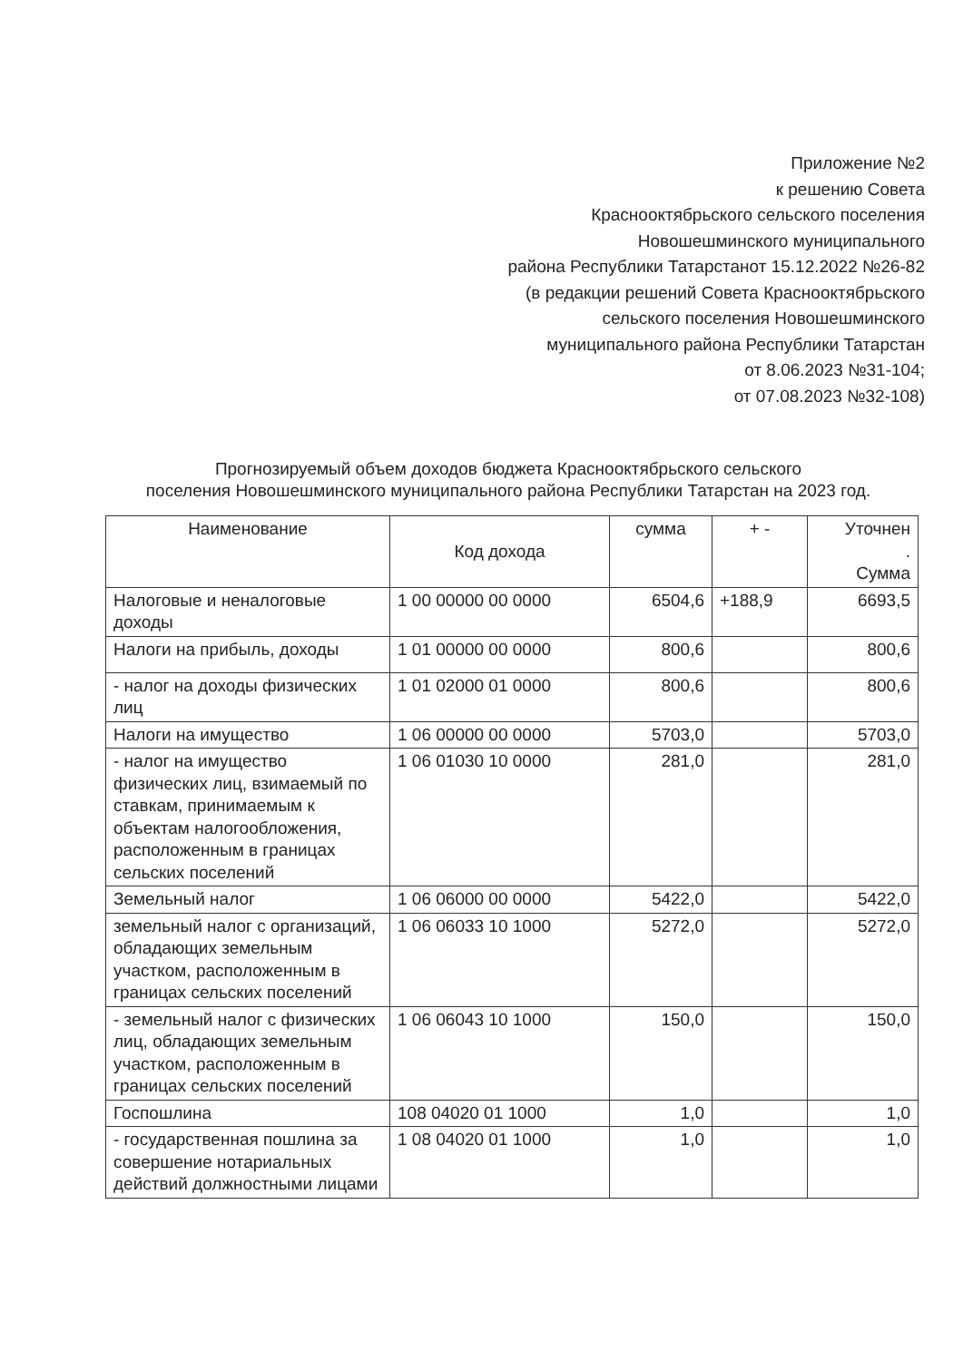Приложение №2
к решению Совета
Краснооктябрьского сельского поселения
Новошешминского муниципального
района Республики Татарстанот 15.12.2022 №26-82
(в редакции решений Совета Краснооктябрьского
сельского поселения Новошешминского
муниципального района Республики Татарстан
от 8.06.2023 №31-104;
от 07.08.2023 №32-108)
Прогнозируемый объем доходов бюджета Краснооктябрьского сельского
поселения Новошешминского муниципального района Республики Татарстан на 2023 год.
| Наименование | Код дохода | сумма | + - | Уточнен . Сумма |
| --- | --- | --- | --- | --- |
| Налоговые и неналоговые доходы | 1 00 00000 00 0000 | 6504,6 | +188,9 | 6693,5 |
| Налоги на прибыль, доходы | 1 01 00000 00 0000 | 800,6 | | 800,6 |
| - налог на доходы физических лиц | 1 01 02000 01 0000 | 800,6 | | 800,6 |
| Налоги на имущество | 1 06 00000 00 0000 | 5703,0 | | 5703,0 |
| - налог на имущество физических лиц, взимаемый по ставкам, принимаемым к объектам налогообложения, расположенным в границах сельских поселений | 1 06 01030 10 0000 | 281,0 | | 281,0 |
| Земельный налог | 1 06 06000 00 0000 | 5422,0 | | 5422,0 |
| земельный налог с организаций, обладающих земельным участком, расположенным в границах сельских поселений | 1 06 06033 10 1000 | 5272,0 | | 5272,0 |
| - земельный налог с физических лиц, обладающих земельным участком, расположенным в границах сельских поселений | 1 06 06043 10 1000 | 150,0 | | 150,0 |
| Госпошлина | 108 04020 01 1000 | 1,0 | | 1,0 |
| - государственная пошлина за совершение нотариальных действий должностными лицами | 1 08 04020 01 1000 | 1,0 | | 1,0 |